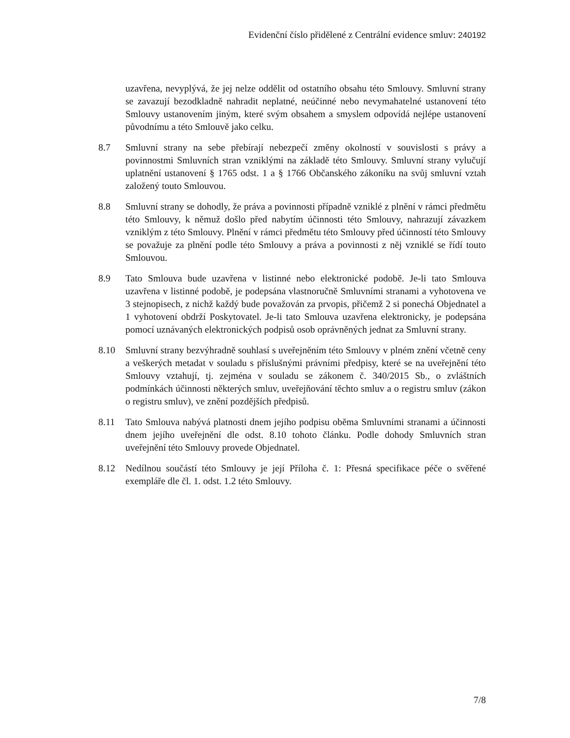Evidenční číslo přidělené z Centrální evidence smluv: 240192
uzavřena, nevyplývá, že jej nelze oddělit od ostatního obsahu této Smlouvy. Smluvní strany se zavazují bezodkladně nahradit neplatné, neúčinné nebo nevymahatelné ustanovení této Smlouvy ustanovením jiným, které svým obsahem a smyslem odpovídá nejlépe ustanovení původnímu a této Smlouvě jako celku.
8.7 Smluvní strany na sebe přebírají nebezpečí změny okolností v souvislosti s právy a povinnostmi Smluvních stran vzniklými na základě této Smlouvy. Smluvní strany vylučují uplatnění ustanovení § 1765 odst. 1 a § 1766 Občanského zákoníku na svůj smluvní vztah založený touto Smlouvou.
8.8 Smluvní strany se dohodly, že práva a povinnosti případně vzniklé z plnění v rámci předmětu této Smlouvy, k němuž došlo před nabytím účinnosti této Smlouvy, nahrazují závazkem vzniklým z této Smlouvy. Plnění v rámci předmětu této Smlouvy před účinností této Smlouvy se považuje za plnění podle této Smlouvy a práva a povinnosti z něj vzniklé se řídí touto Smlouvou.
8.9 Tato Smlouva bude uzavřena v listinné nebo elektronické podobě. Je-li tato Smlouva uzavřena v listinné podobě, je podepsána vlastnoručně Smluvními stranami a vyhotovena ve 3 stejnopisech, z nichž každý bude považován za prvopis, přičemž 2 si ponechá Objednatel a 1 vyhotovení obdrží Poskytovatel. Je-li tato Smlouva uzavřena elektronicky, je podepsána pomocí uznávaných elektronických podpisů osob oprávněných jednat za Smluvní strany.
8.10 Smluvní strany bezvýhradně souhlasí s uveřejněním této Smlouvy v plném znění včetně ceny a veškerých metadat v souladu s příslušnými právními předpisy, které se na uveřejnění této Smlouvy vztahují, tj. zejména v souladu se zákonem č. 340/2015 Sb., o zvláštních podmínkách účinnosti některých smluv, uveřejňování těchto smluv a o registru smluv (zákon o registru smluv), ve znění pozdějších předpisů.
8.11 Tato Smlouva nabývá platnosti dnem jejího podpisu oběma Smluvními stranami a účinnosti dnem jejího uveřejnění dle odst. 8.10 tohoto článku. Podle dohody Smluvních stran uveřejnění této Smlouvy provede Objednatel.
8.12 Nedílnou součástí této Smlouvy je její Příloha č. 1: Přesná specifikace péče o svěřené exempláře dle čl. 1. odst. 1.2 této Smlouvy.
7/8